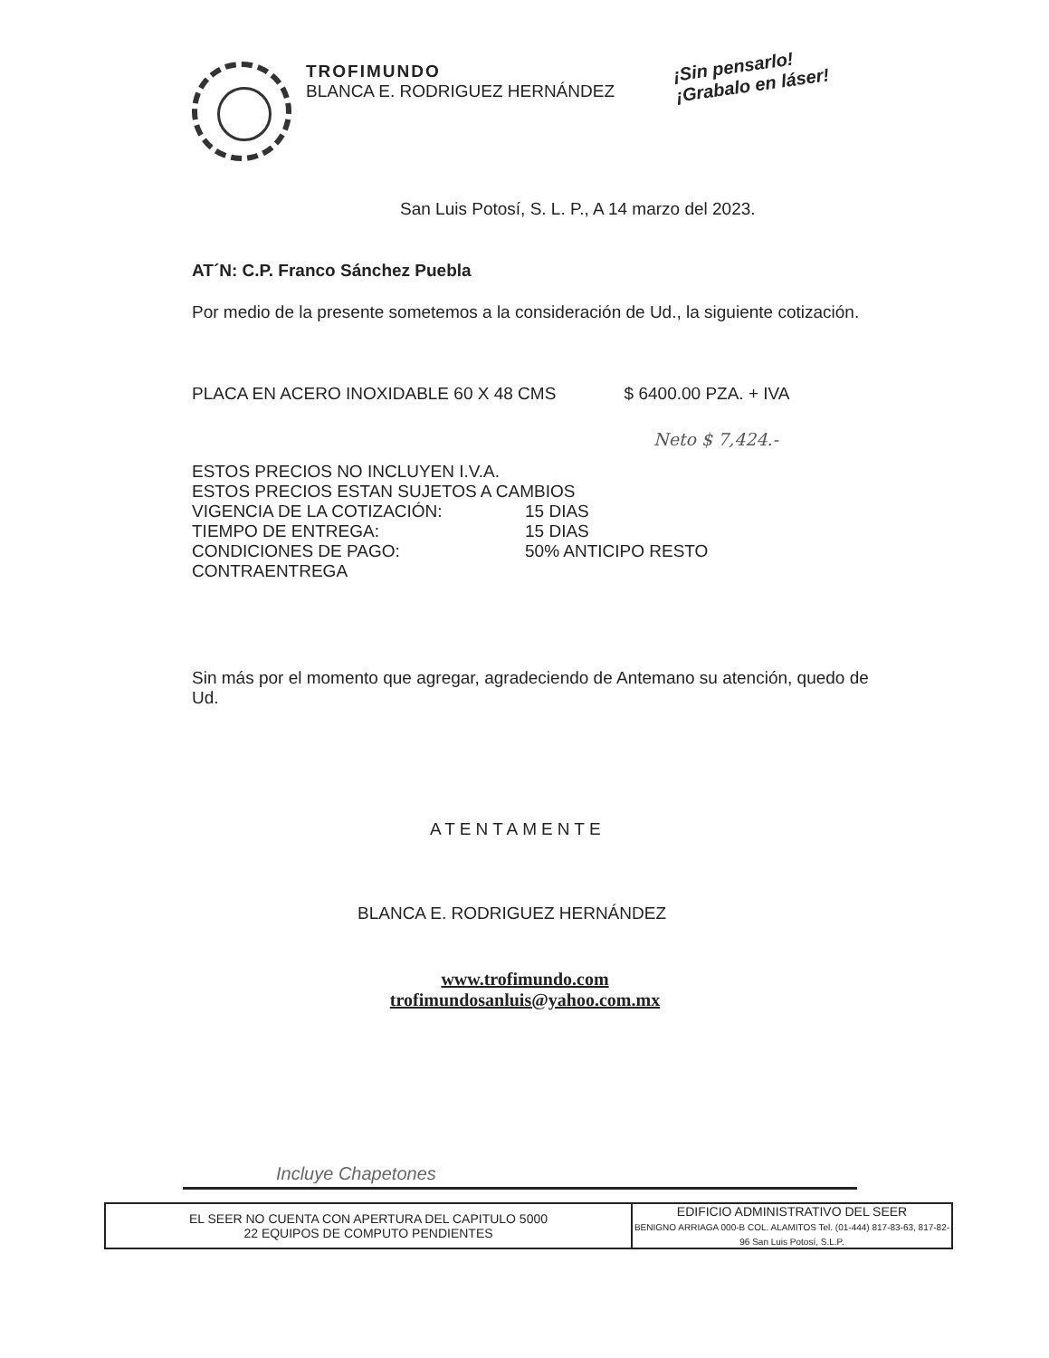TROFIMUNDO
BLANCA E. RODRIGUEZ HERNÁNDEZ
¡Sin pensarlo!
¡Grabalo en láser!
San Luis Potosí, S. L. P., A 14 marzo del 2023.
AT´N: C.P. Franco Sánchez Puebla
Por medio de la presente sometemos a la consideración de Ud., la siguiente cotización.
PLACA EN ACERO INOXIDABLE 60 X 48 CMS $ 6400.00 PZA. + IVA
Neto $ 7,424.-
ESTOS PRECIOS NO INCLUYEN I.V.A.
ESTOS PRECIOS ESTAN SUJETOS A CAMBIOS
| VIGENCIA DE LA COTIZACIÓN: | 15 DIAS |
| TIEMPO DE ENTREGA: | 15 DIAS |
| CONDICIONES DE PAGO: | 50% ANTICIPO RESTO |
CONTRAENTREGA
Sin más por el momento que agregar, agradeciendo de Antemano su atención, quedo de Ud.
ATENTAMENTE
BLANCA E. RODRIGUEZ HERNÁNDEZ
www.trofimundo.com
trofimundosanluis@yahoo.com.mx
Incluye Chapetones
| EL SEER NO CUENTA CON APERTURA DEL CAPITULO 5000 22 EQUIPOS DE COMPUTO PENDIENTES | EDIFICIO ADMINISTRATIVO DEL SEER BENIGNO ARRIAGA 000-B COL. ALAMITOS Tel. (01-444) 817-83-63, 817-82-96 San Luis Potosí, S.L.P. |